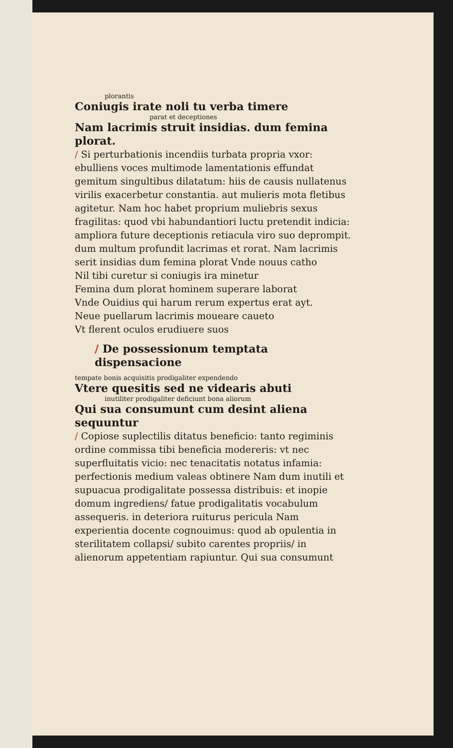plorantis
Coniugis irate noli tu verba timere
parat et deceptiones
Nam lacrimis struit insidias. dum femina plorat.
/ Si perturbationis incendiis turbata propria vxor: ebulliens voces multimode lamentationis effundat gemitum singultibus dilatatum: hiis de causis nullatenus virilis exacerbetur constantia. aut mulieris mota fletibus agitetur. Nam hoc habet proprium muliebris sexus fragilitas: quod vbi habundantiori luctu pretendit indicia: ampliora future deceptionis retiacula viro suo deprompit. dum multum profundit lacrimas et rorat. Nam lacrimis serit insidias dum femina plorat Vnde nouus catho
Nil tibi curetur si coniugis ira minetur
Femina dum plorat hominem superare laborat
Vnde Ouidius qui harum rerum expertus erat ayt.
Neue puellarum lacrimis moueare caueto
Vt flerent oculos erudiuere suos
/ De possessionum temptata dispensacione
tempate bonis acquisitis prodigaliter expendendo
Vtere quesitis sed ne videaris abuti
inutiliter prodigaliter deficiunt bona aliorum
Qui sua consumunt cum desint aliena sequuntur
/ Copiose suplectilis ditatus beneficio: tanto regiminis ordine commissa tibi beneficia modereris: vt nec superfluitatis vicio: nec tenacitatis notatus infamia: perfectionis medium valeas obtinere Nam dum inutili et supuacua prodigalitate possessa distribuis: et inopie domum ingrediens/ fatue prodigalitatis vocabulum assequeris. in deteriora ruiturus pericula Nam experientia docente cognouimus: quod ab opulentia in sterilitatem collapsi/ subito carentes propriis/ in alienorum appetentiam rapiuntur. Qui sua consumunt